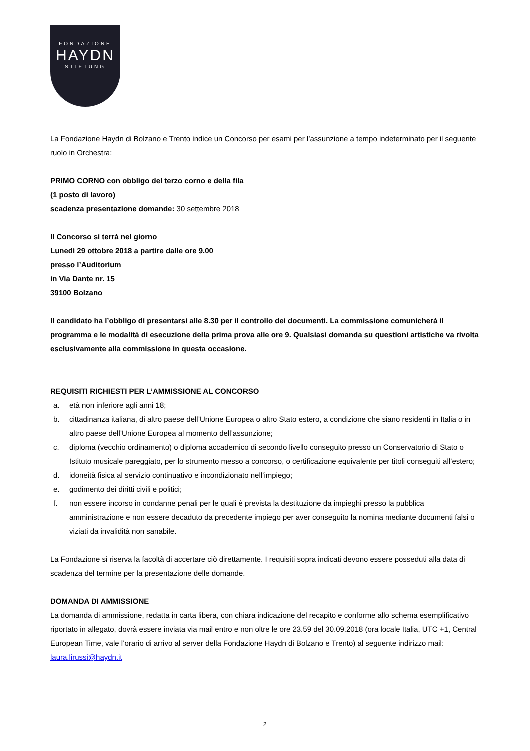FONDAZIONE
HAYDN
STIFTUNG
La Fondazione Haydn di Bolzano e Trento indice un Concorso per esami per l’assunzione a tempo indeterminato per il seguente ruolo in Orchestra:
PRIMO CORNO con obbligo del terzo corno e della fila
(1 posto di lavoro)
scadenza presentazione domande: 30 settembre 2018
Il Concorso si terrà nel giorno
Lunedì 29 ottobre 2018 a partire dalle ore 9.00
presso l’Auditorium
in Via Dante nr. 15
39100 Bolzano
Il candidato ha l’obbligo di presentarsi alle 8.30 per il controllo dei documenti. La commissione comunicherà il programma e le modalità di esecuzione della prima prova alle ore 9. Qualsiasi domanda su questioni artistiche va rivolta esclusivamente alla commissione in questa occasione.
REQUISITI RICHIESTI PER L’AMMISSIONE AL CONCORSO
a. età non inferiore agli anni 18;
b. cittadinanza italiana, di altro paese dell’Unione Europea o altro Stato estero, a condizione che siano residenti in Italia o in altro paese dell’Unione Europea al momento dell’assunzione;
c. diploma (vecchio ordinamento) o diploma accademico di secondo livello conseguito presso un Conservatorio di Stato o Istituto musicale pareggiato, per lo strumento messo a concorso, o certificazione equivalente per titoli conseguiti all’estero;
d. idoneità fisica al servizio continuativo e incondizionato nell’impiego;
e. godimento dei diritti civili e politici;
f. non essere incorso in condanne penali per le quali è prevista la destituzione da impieghi presso la pubblica amministrazione e non essere decaduto da precedente impiego per aver conseguito la nomina mediante documenti falsi o viziati da invalidità non sanabile.
La Fondazione si riserva la facoltà di accertare ciò direttamente. I requisiti sopra indicati devono essere posseduti alla data di scadenza del termine per la presentazione delle domande.
DOMANDA DI AMMISSIONE
La domanda di ammissione, redatta in carta libera, con chiara indicazione del recapito e conforme allo schema esemplificativo riportato in allegato, dovrà essere inviata via mail entro e non oltre le ore 23.59 del 30.09.2018 (ora locale Italia, UTC +1, Central European Time, vale l’orario di arrivo al server della Fondazione Haydn di Bolzano e Trento) al seguente indirizzo mail:
laura.lirussi@haydn.it
2